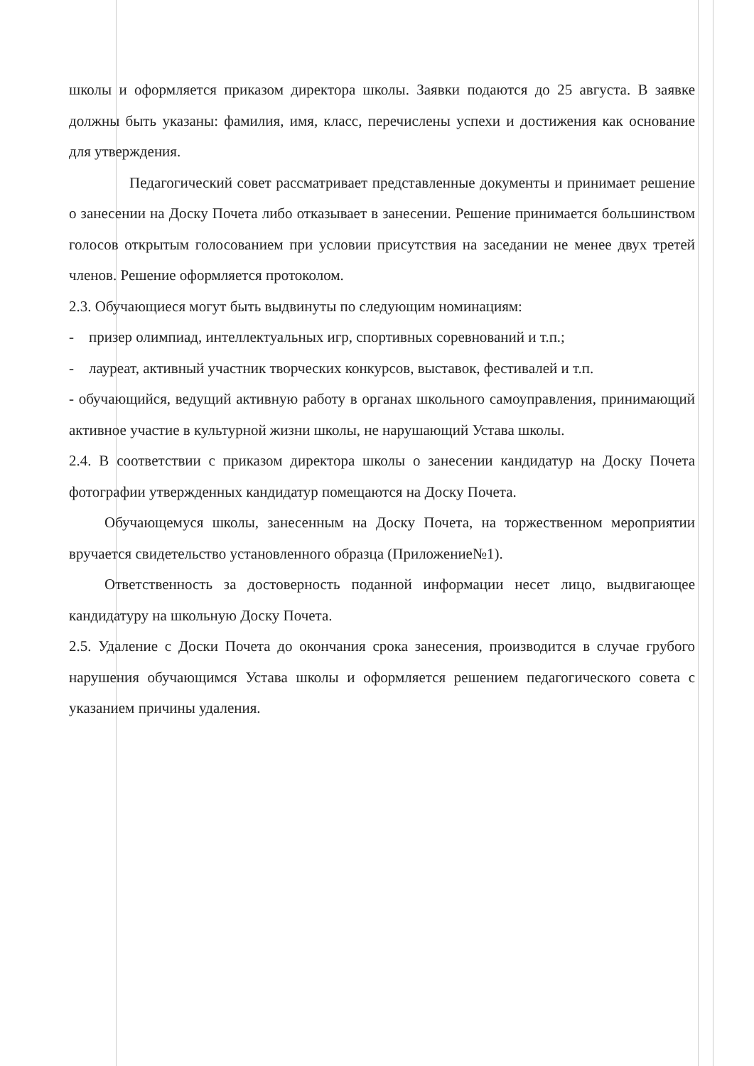школы и оформляется приказом директора школы. Заявки подаются до 25 августа. В заявке должны быть указаны: фамилия, имя, класс, перечислены успехи и достижения как основание для утверждения.
Педагогический совет рассматривает представленные документы и принимает решение о занесении на Доску Почета либо отказывает в занесении. Решение принимается большинством голосов открытым голосованием при условии присутствия на заседании не менее двух третей членов. Решение оформляется протоколом.
2.3. Обучающиеся могут быть выдвинуты по следующим номинациям:
- призер олимпиад, интеллектуальных игр, спортивных соревнований и т.п.;
- лауреат, активный участник творческих конкурсов, выставок, фестивалей и т.п.
- обучающийся, ведущий активную работу в органах школьного самоуправления, принимающий активное участие в культурной жизни школы, не нарушающий Устава школы.
2.4. В соответствии с приказом директора школы о занесении кандидатур на Доску Почета фотографии утвержденных кандидатур помещаются на Доску Почета.
Обучающемуся школы, занесенным на Доску Почета, на торжественном мероприятии вручается свидетельство установленного образца (Приложение№1).
Ответственность за достоверность поданной информации несет лицо, выдвигающее кандидатуру на школьную Доску Почета.
2.5. Удаление с Доски Почета до окончания срока занесения, производится в случае грубого нарушения обучающимся Устава школы и оформляется решением педагогического совета с указанием причины удаления.